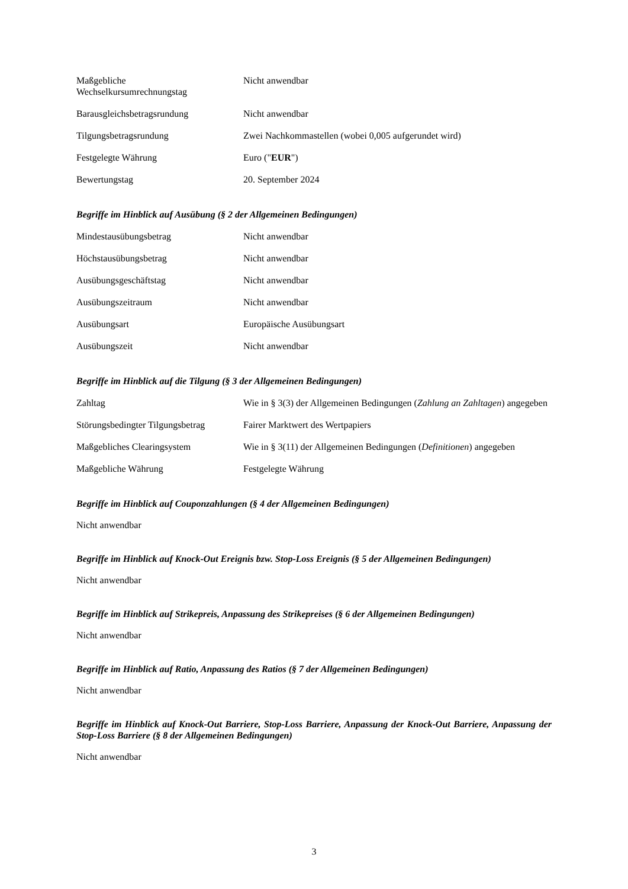| Maßgebliche Wechselkursumrechnungstag | Nicht anwendbar |
| Barausgleichsbetragsrundung | Nicht anwendbar |
| Tilgungsbetragsrundung | Zwei Nachkommastellen (wobei 0,005 aufgerundet wird) |
| Festgelegte Währung | Euro (" EUR ") |
| Bewertungstag | 20. September 2024 |
Begriffe im Hinblick auf Ausübung (§ 2 der Allgemeinen Bedingungen)
| Mindestausübungsbetrag | Nicht anwendbar |
| Höchstausübungsbetrag | Nicht anwendbar |
| Ausübungsgeschäftstag | Nicht anwendbar |
| Ausübungszeitraum | Nicht anwendbar |
| Ausübungsart | Europäische Ausübungsart |
| Ausübungszeit | Nicht anwendbar |
Begriffe im Hinblick auf die Tilgung (§ 3 der Allgemeinen Bedingungen)
| Zahltag | Wie in § 3(3) der Allgemeinen Bedingungen ( Zahlung an Zahltagen ) angegeben |
| Störungsbedingter Tilgungsbetrag | Fairer Marktwert des Wertpapiers |
| Maßgebliches Clearingsystem | Wie in § 3(11) der Allgemeinen Bedingungen ( Definitionen ) angegeben |
| Maßgebliche Währung | Festgelegte Währung |
Begriffe im Hinblick auf Couponzahlungen (§ 4 der Allgemeinen Bedingungen)
Nicht anwendbar
Begriffe im Hinblick auf Knock-Out Ereignis bzw. Stop-Loss Ereignis (§ 5 der Allgemeinen Bedingungen)
Nicht anwendbar
Begriffe im Hinblick auf Strikepreis, Anpassung des Strikepreises (§ 6 der Allgemeinen Bedingungen)
Nicht anwendbar
Begriffe im Hinblick auf Ratio, Anpassung des Ratios (§ 7 der Allgemeinen Bedingungen)
Nicht anwendbar
Begriffe im Hinblick auf Knock-Out Barriere, Stop-Loss Barriere, Anpassung der Knock-Out Barriere, Anpassung der Stop-Loss Barriere (§ 8 der Allgemeinen Bedingungen)
Nicht anwendbar
3